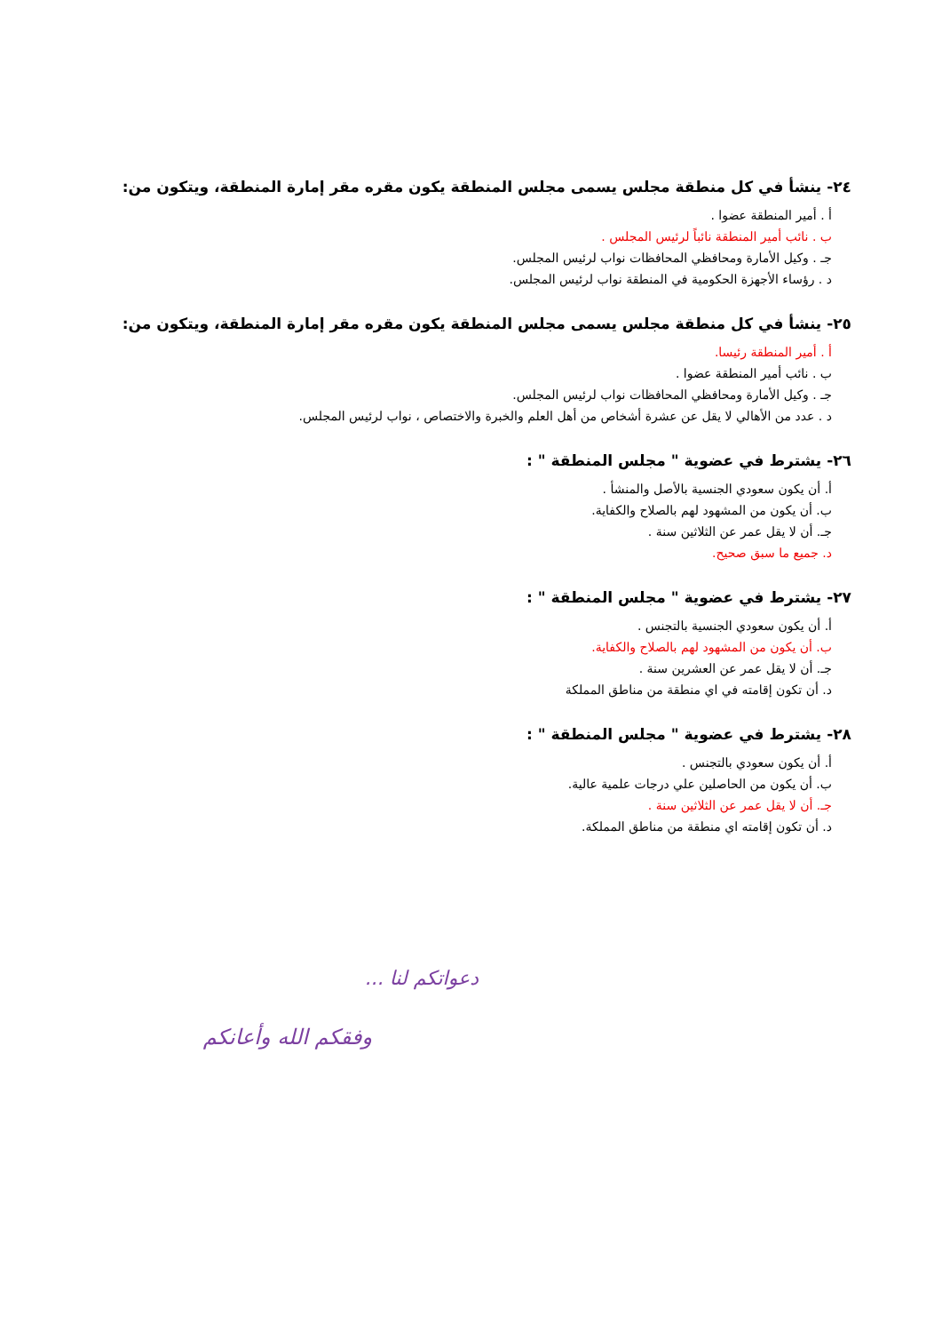٢٤- ينشأ في كل منطقة مجلس يسمى مجلس المنطقة يكون مقره مقر إمارة المنطقة، ويتكون من:
أ . أمير المنطقة عضوا .
ب . نائب أمير المنطقة نائباً لرئيس المجلس .
جـ . وكيل الأمارة ومحافظي المحافظات نواب لرئيس المجلس.
د . رؤساء الأجهزة الحكومية في المنطقة نواب لرئيس المجلس.
٢٥- ينشأ في كل منطقة مجلس يسمى مجلس المنطقة يكون مقره مقر إمارة المنطقة، ويتكون من:
أ . أمير المنطقة رئيسا.
ب . نائب أمير المنطقة عضوا .
جـ . وكيل الأمارة ومحافظي المحافظات نواب لرئيس المجلس.
د . عدد من الأهالي لا يقل عن عشرة أشخاص من أهل العلم والخبرة والاختصاص ، نواب لرئيس المجلس.
٢٦- يشترط في عضوية " مجلس المنطقة " :
أ. أن يكون سعودي الجنسية بالأصل والمنشأ .
ب. أن يكون من المشهود لهم بالصلاح والكفاية.
جـ. أن لا يقل عمر عن الثلاثين سنة .
د. جميع ما سبق صحيح.
٢٧- يشترط في عضوية " مجلس المنطقة " :
أ. أن يكون سعودي الجنسية بالتجنس .
ب. أن يكون من المشهود لهم بالصلاح والكفاية.
جـ. أن لا يقل عمر عن العشرين سنة .
د. أن تكون إقامته في اي منطقة من مناطق المملكة
٢٨- يشترط في عضوية " مجلس المنطقة " :
أ. أن يكون سعودي بالتجنس .
ب. أن يكون من الحاصلين علي درجات علمية عالية.
جـ. أن لا يقل عمر عن الثلاثين سنة .
د. أن تكون إقامته اي منطقة من مناطق المملكة.
دعواتكم لنا ...
وفقكم الله وأعانكم